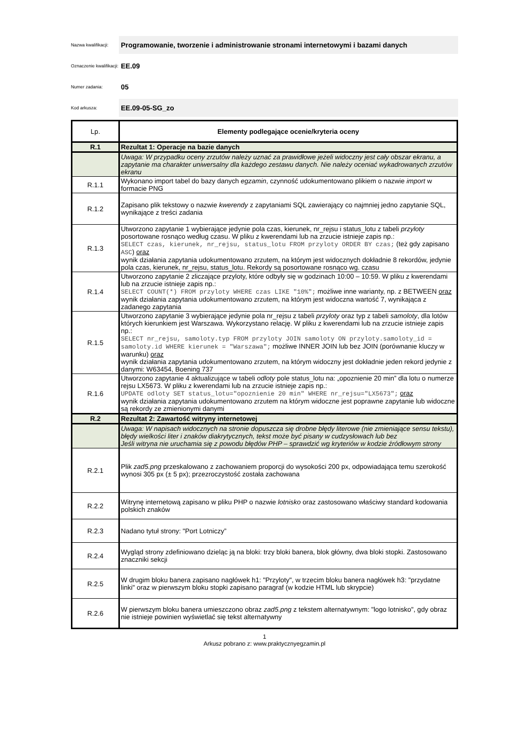Nazwa kwalifikacji:
Programowanie, tworzenie i administrowanie stronami internetowymi i bazami danych
Oznaczenie kwalifikacji:
EE.09
Numer zadania:
05
Kod arkusza:
EE.09-05-SG_zo
| Lp. | Elementy podlegające ocenie/kryteria oceny |
| --- | --- |
| R.1 | Rezultat 1: Operacje na bazie danych |
| | Uwaga: W przypadku oceny zrzutów należy uznać za prawidłowe jeżeli widoczny jest cały obszar ekranu, a zapytanie ma charakter uniwersalny dla każdego zestawu danych. Nie należy oceniać wykadrowanych zrzutów ekranu |
| R.1.1 | Wykonano import tabel do bazy danych egzamin , czynność udokumentowano plikiem o nazwie import w formacie PNG |
| R.1.2 | Zapisano plik tekstowy o nazwie kwerendy z zapytaniami SQL zawierający co najmniej jedno zapytanie SQL, wynikające z treści zadania |
| R.1.3 | Utworzono zapytanie 1 wybierające jedynie pola czas, kierunek, nr_rejsu i status_lotu z tabeli przyloty posortowane rosnąco według czasu. W pliku z kwerendami lub na zrzucie istnieje zapis np.: SELECT czas, kierunek, nr_rejsu, status_lotu FROM przyloty ORDER BY czas; (też gdy zapisano ASC ) oraz wynik działania zapytania udokumentowano zrzutem, na którym jest widocznych dokładnie 8 rekordów, jedynie pola czas, kierunek, nr_rejsu, status_lotu. Rekordy są posortowane rosnąco wg. czasu |
| R.1.4 | Utworzono zapytanie 2 zliczające przyloty, które odbyły się w godzinach 10:00 – 10:59. W pliku z kwerendami lub na zrzucie istnieje zapis np.: SELECT COUNT(*) FROM przyloty WHERE czas LIKE "10%"; możliwe inne warianty, np. z BETWEEN oraz wynik działania zapytania udokumentowano zrzutem, na którym jest widoczna wartość 7, wynikająca z zadanego zapytania |
| R.1.5 | Utworzono zapytanie 3 wybierające jedynie pola nr_rejsu z tabeli przyloty oraz typ z tabeli samoloty , dla lotów których kierunkiem jest Warszawa. Wykorzystano relację. W pliku z kwerendami lub na zrzucie istnieje zapis np.: SELECT nr_rejsu, samoloty.typ FROM przyloty JOIN samoloty ON przyloty.samoloty_id = samoloty.id WHERE kierunek = "Warszawa"; możliwe INNER JOIN lub bez JOIN (porównanie kluczy w warunku) oraz wynik działania zapytania udokumentowano zrzutem, na którym widoczny jest dokładnie jeden rekord jedynie z danymi: W63454, Boening 737 |
| R.1.6 | Utworzono zapytanie 4 aktualizujące w tabeli odloty pole status_lotu na: „opoznienie 20 min” dla lotu o numerze rejsu LX5673. W pliku z kwerendami lub na zrzucie istnieje zapis np.: UPDATE odloty SET status_lotu="opoznienie 20 min" WHERE nr_rejsu="LX5673"; oraz wynik działania zapytania udokumentowano zrzutem na którym widoczne jest poprawne zapytanie lub widoczne są rekordy ze zmienionymi danymi |
| R.2 | Rezultat 2: Zawartość witryny internetowej |
| | Uwaga: W napisach widocznych na stronie dopuszcza się drobne błędy literowe (nie zmieniające sensu tekstu), błędy wielkości liter i znaków diakrytycznych, tekst może być pisany w cudzysłowach lub bez Jeśli witryna nie uruchamia się z powodu błędów PHP – sprawdzić wg kryteriów w kodzie źródłowym strony |
| R.2.1 | Plik zad5.png przeskalowano z zachowaniem proporcji do wysokości 200 px, odpowiadająca temu szerokość wynosi 305 px (± 5 px); przezroczystość została zachowana |
| R.2.2 | Witrynę internetową zapisano w pliku PHP o nazwie lotnisko oraz zastosowano właściwy standard kodowania polskich znaków |
| R.2.3 | Nadano tytuł strony: "Port Lotniczy” |
| R.2.4 | Wygląd strony zdefiniowano dzieląc ją na bloki: trzy bloki banera, blok główny, dwa bloki stopki. Zastosowano znaczniki sekcji |
| R.2.5 | W drugim bloku banera zapisano nagłówek h1: "Przyloty", w trzecim bloku banera nagłówek h3: "przydatne linki" oraz w pierwszym bloku stopki zapisano paragraf (w kodzie HTML lub skrypcie) |
| R.2.6 | W pierwszym bloku banera umieszczono obraz zad5.png z tekstem alternatywnym: "logo lotnisko", gdy obraz nie istnieje powinien wyświetlać się tekst alternatywny |
1
Arkusz pobrano z: www.praktycznyegzamin.pl